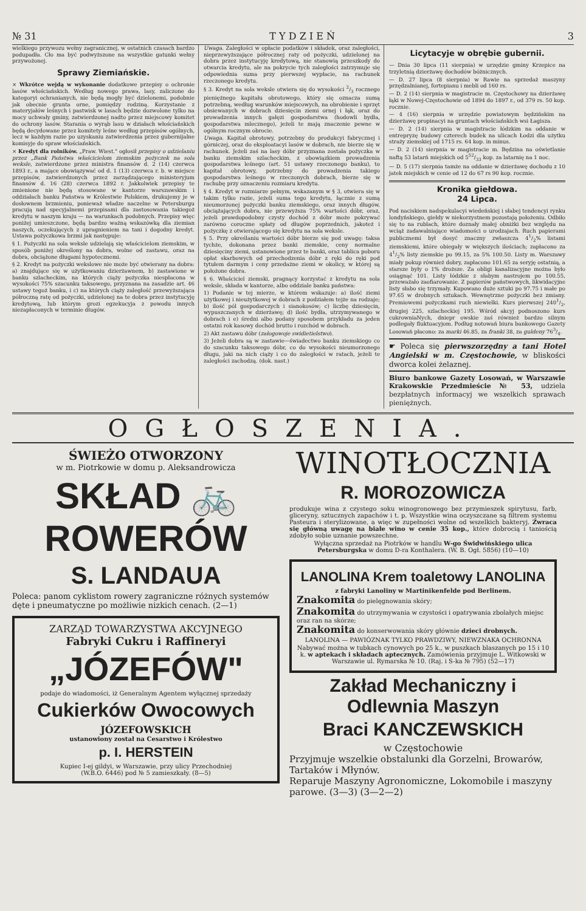№ 31 T Y D Z I E Ń 3
wielkiego przywozu wełny zagranicznej, w ostatnich czasach bardzo podupadła. Cło ma być podwyższone na wszystkie gatunki wełny przywożonej.
Sprawy Ziemiańskie.
× Wkrótce wejdą w wykonanie dodatkowe przepisy o ochronie lasów włościańskich. Według nowego prawa, lasy, zaliczone do kategoryi ochranianych, nie będą mogły być dzielonemi, podobnie jak obecnie grunta orne, pomiędzy rodziną. Korzystanie z materyjałów leśnych i pastwisk w lasach będzie dozwolone tylko na mocy uchwały gminy, zatwierdzonej nadto przez miejscowy komitet do ochrony lasów. Starania o wyrąb lasu w działach włościańskich będą decydowane przez komitety leśne według przepisów ogólnych, lecz w każdym razie po uzyskaniu zatwierdzenia przez gubernijalne komisyje do spraw włościańskich.
× Kredyt dla rolników. „Praw. Wiest." ogłosił przepisy o udzielaniu przez „Bank Państwa właścicielom ziemskim pożyczek na sola weksle, zatwierdzone przez ministra finansów d. 2 (14) czerwca 1893 r., a mające obowiązywać od d. 1 (13) czerwca r. b. w miejsce przepisów, zatwierdzonych przez zarządzającego ministeryjum finansów d. 16 (28) czerwca 1892 r. Jakkolwiek przepisy te zmienione nie będą stosowane w kantorze warszawskim i oddziałach banku Państwa w Królestwie Polskiem, drukujemy je w dosłownem brzmieniu, ponieważ władze naczelne w Petersburgu pracują nad specyjalnemi przepisami dla zastosowania takiegoż kredytu w naszym kraju — na warunkach podobnych. Przepisy więc poniżej umieszczone, będą bardzo ważną wskazówką dla ziemian naszych, oczekujących z upragnieniem na tani i dogodny kredyt. Ustawa pożyczkowa brzmi jak następuje:
§ 1. Pożyczki na sola weksle udzielają się właścicielom ziemskim, w sposób poniżej określony na dobra, wolne od zastawu, oraz na dobra, obciążone długami hypotecznemi.
§ 2. Kredyt na pożyczki wekslowe nie może być otwierany na dobra: a) znajdujące się w użytkowaniu dzierżawnem, b) zastawione w banku szlacheckim, na których ciąży pożyczka niespłacona w wysokości 75% szacunku taksowego, przyznana na zasadzie art. 46 ustawy tegoż banku, i c) na których ciąży zaległość przewyższająca półroczną ratę od pożyczki, udzielonej na te dobra przez instytucyję kredytową, lub którym grozi egzekucyja z powodu innych niezapłaconych w terminie długów.
Uwaga. Zaległości w opłacie podatków i składek, oraz zaległości, nieprzewyższające półrocznej raty od pożyczki, udzielonej na dobra przez instytucyję kredytową, nie stanowią przeszkody do otwarcia kredytu, ale na pokrycie tych zaległości zatrzymuje się odpowiednia suma przy pierwszej wypłacie, na rachunek rzeczonego kredytu.
§ 3. Kredyt na sola weksle otwiera się do wysokości 2/3 rocznego pieniężnego kapitału obrotowego, który się oznacza sumą potrzebną, według warunków miejscowych, na obrobienie i sprzęt obsiewanych w dobrach dziesięcin ziemi ornej i łąk, oraz do prowadzenia innych gałęzi gospodarstwa (hodowli bydła, gospodarstwa mlecznego), jeżeli te mają znaczenie pewne w ogólnym rocznym obrocie.
Uwaga. Kapitał obrotowy, potrzebny do produkcyi fabrycznej i górniczej, oraz do eksploatacyi lasów w dobrach, nie bierze się w rachunek. Jeżeli zaś na lasy dóbr przyznana została pożyczka w banku ziemskim szlacheckim, z obowiązkiem prowadzenia gospodarstwa leśnego (art. 51 ustawy rzeczonego banku), to kapitał obrotowy, potrzebny do prowadzenia takiego gospodarstwa leśnego w rzeczonych dobrach, bierze się w rachubę przy oznaczeniu rozmiaru kredytu.
§ 4. Kredyt w rozmiarze pełnym, wskazanym w § 3, otwiera się w takim tylko razie, jeżeli suma tego kredytu, łącznie z sumą nieumorzonej pożyczki banku ziemskiego, oraz innych długów, obciążających dobra, nie przewyższa 75% wartości dóbr, oraz, jeżeli prawdopodobny czysty dochód z dóbr może pokrywać zarówno coroczne spłaty od długów poprzednich, jakoteż i pożyczkę z otwierającego się kredytu na sola weksle.
§ 5. Przy określaniu wartości dóbr bierze się pod uwagę: taksa tychże, dokonana przez banki ziemskie, ceny normalne dziesięciny ziemi, ustanowione przez te banki, oraz tablica poboru opłat skarbowych od przechodzenia dóbr z ręki do ręki pod tytułem darmym i ceny przedażne ziemi w okolicy, w której są położone dobra.
§ 6. Właściciel ziemski, pragnący korzystać z kredytu na sola weksle, składa w kantorze, albo oddziale banku państwa:
1) Podanie w tej mierze, w którem wskazuje: a) ilość ziemi użytkowej i nieużytkowej w dobrach z podziałem tejże na rodzaje; b) ilość pól gospodarczych i sianokosów; c) liczbę dziesięcin, wypuszczanych w dzierżawę; d) ilość bydła, utrzymywanego w dobrach i e) średni albo podany sposobem przykładu za jeden ostatni rok kasowy dochód brutto i rozchód w dobrach.
2) Akt zastawu dóbr (załogowoje swidietielstwo).
3) Jeżeli dobra są w zastawie—świadectwo banku ziemskiego co do szacunku taksowego dóbr, co do wysokości nieumorzonego długu, jaki na nich ciąży i co do zaległości w ratach, jeżeli te zaległości zachodzą. (dok. nast.)
Licytacyje w obrębie gubernii.
— Dnia 30 lipca (11 sierpnia) w urzędzie gminy Krzepice na trzyletnią dzierżawę dochodów bóżnicznych.
— D. 27 lipca (8 sierpnia) w Rawie na sprzedaż maszyny przędzalnianej, fortepianu i mebli od 160 rs.
— D. 2 (14) sierpnia w magistracie m. Częstochowy na dzierżawę łąki w Nowej-Częstochowie od 1894 do 1897 r., od 379 rs. 50 kop. rocznie.
— 4 (16) sierpnia w urzędzie powiatowym będzińskim na dzierżawę propinacyi na gruntach włościańskich wsi Łagisza.
— D. 2 (14) sierpnia w magistracie łódzkim na oddanie w entrepryzę budowy czterech budek na ulicach Łodzi dla użytku straży ziemskiej od 1715 rs. 64 kop. in minus.
— D. 2 (14) sierpnia w magistracie m. Będzina na oświetlanie naftą 53 latarń miejskich od 552/33 kop. za latarnię na 1 noc.
— D. 5 (17) sierpnia tamże na oddanie w dzierżawę dochodu z 10 jatek miejskich w cenie od 12 do 67 rs 90 kop. rocznie.
Kronika giełdowa.
24 Lipca.
Pod naciskiem nadspekulacyi wiedeńskiej i słabej tendencyi rynku londyńskiego, giełdy w niekorzystnem pozostają położeniu. Odbiło się to na rublach, które doznały małej obniżki bez względu na wciąż zadawalniające wiadomości o urodzajach. Ruch papierami publicznemi był dosyć znaczny zwłaszcza 41/2% listami ziemskiemi, które obiegały w większych ilościach; zapłacono za 41/2% listy ziemskie po 99.15, za 5% 100.50. Listy m. Warszawy miały pokup również dobry, zapłacono 101.65 za seryję ostatnią, a starsze były o 1% droższe. Za obligi kanalizacyjne można było osiągnąć 101. Listy łódzkie z słabym nastrojem po 100.55, przeważało zaofiarowanie. Z papierów państwowych, likwidacyjne listy słabo się trzymały. Kupowano duże sztuki po 97.75 i małe po 97.65 w drobnych sztukach. Wewnętrzne pożyczki bez zmiany. Premiowemi pożyczkami ruch niewielki. Kurs pierwszej 2401/2, drugiej 225, szlacheckiej 195. Wśród akcyj podnoszono kurs cukrowniaNych, dniepr owskie zaś również bardzo silnym podlegały fluktuacyjom. Podług notowań biura bankowego Gazety Losowań płacono: za marki 46.85, za franki 38, za guldeny 763/4.
☛ Poleca się pierwszorzędny a tani Hotel Angielski w m. Częstochowie, w bliskości dworca kolei żelaznej.
Biuro bankowe Gazety Losowań, w Warszawie Krakowskie Przedmieście № 53, udziela bezpłatnych informacyj we wszelkich sprawach pieniężnych.
OGŁOSZENIA.
ŚWIEŻO OTWORZONY
w m. Piotrkowie w domu p. Aleksandrowicza
SKŁAD 🚲 ROWERÓW
S. LANDAUA
Poleca: panom cyklistom rowery zagraniczne różnych systemów dęte i pneumatyczne po możliwie nizkich cenach. (2—1)
ZARZĄD TOWARZYSTWA AKCYJNEGO
Fabryki Cukru i Raffineryi
„JÓZEFÓW"
podaje do wiadomości, iż Generalnym Agentem wyłącznej sprzedaży
Cukierków Owocowych
JÓZEFOWSKICH
ustanowiony został na Cesarstwo i Królestwo
p. I. HERSTEIN
Kupiec I-ej gildyi, w Warszawie, przy ulicy Przechodniej
(W.B.O. 6446) pod № 5 zamieszkały. (8—5)
WINOTŁOCZNIA
R. MOROZOWICZA
produkuje wina z czystego soku winogronowego bez przymieszek spirytusu, farb, gliceryny, sztucznych zapachów i t. p. Wszystkie wina oczyszczane są filtrem systemu Pasteura i sterylizowane, a więc w zupełności wolne od wszelkich bakteryj. Zwraca się główną uwagę na białe wino w cenie 35 kop., które dobrocią i taniością zdobyło sobie uznanie powszechne.
Wyłączna sprzedaż na Piotrków w handlu W-go Świdwińskiego ulica Petersburgska w domu D-ra Konthalera. (W. B. Ogł. 5856) (10—10)
LANOLINA Krem toaletowy LANOLINA
z fabryki Lanoliny w Martinikenfelde pod Berlinem.
Znakomita do pielęgnowania skóry;
Znakomita do utrzymywania w czystości i opatrywania zbolałych miejsc oraz ran na skórze;
Znakomita do konserwowania skóry głównie dzieci drobnych.
LANOLINA — PAWIÓZNAK TYLKO PRAWDZIWY, NIEWZNAKA OCHRONNA
Nabywać można w tubkach cynowych po 25 k., w puszkach blaszanych po 15 i 10 k. w aptekach i składach aptecznych. Zamówienia przyjmuje L. Witkowski w Warszawie ul. Rymarska № 10. (Raj. i S-ka № 795) (52—17)
Zakład Mechaniczny i Odlewnia Maszyn
Braci KANCZEWSKICH
w Częstochowie
Przyjmuje wszelkie obstalunki dla Gorzelni, Browarów, Tartaków i Młynów.
Reparuje Maszyny Agronomiczne, Lokomobile i maszyny parowe. (3—3) (3—2—2)